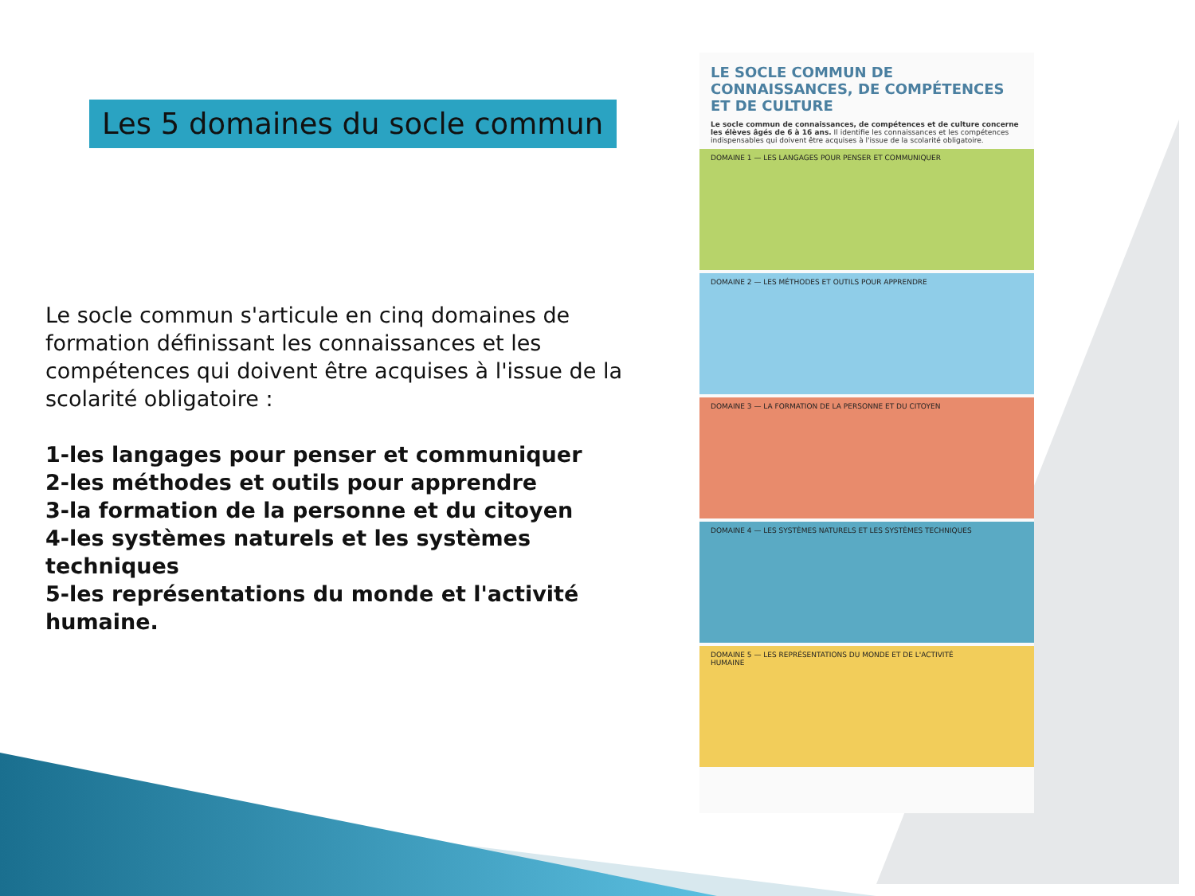Les 5 domaines du socle commun
Le socle commun s'articule en cinq domaines de formation définissant les connaissances et les compétences qui doivent être acquises à l'issue de la scolarité obligatoire :
1-les langages pour penser et communiquer
2-les méthodes et outils pour apprendre
3-la formation de la personne et du citoyen
4-les systèmes naturels et les systèmes techniques
5-les représentations du monde et l'activité humaine.
LE SOCLE COMMUN DE CONNAISSANCES, DE COMPÉTENCES ET DE CULTURE
Le socle commun de connaissances, de compétences et de culture concerne les élèves âgés de 6 à 16 ans. Il identifie les connaissances et les compétences indispensables qui doivent être acquises à l'issue de la scolarité obligatoire.
DOMAINE 1 — LES LANGAGES POUR PENSER ET COMMUNIQUER
DOMAINE 2 — LES MÉTHODES ET OUTILS POUR APPRENDRE
DOMAINE 3 — LA FORMATION DE LA PERSONNE ET DU CITOYEN
DOMAINE 4 — LES SYSTÈMES NATURELS ET LES SYSTÈMES TECHNIQUES
DOMAINE 5 — LES REPRÉSENTATIONS DU MONDE ET DE L'ACTIVITÉ HUMAINE